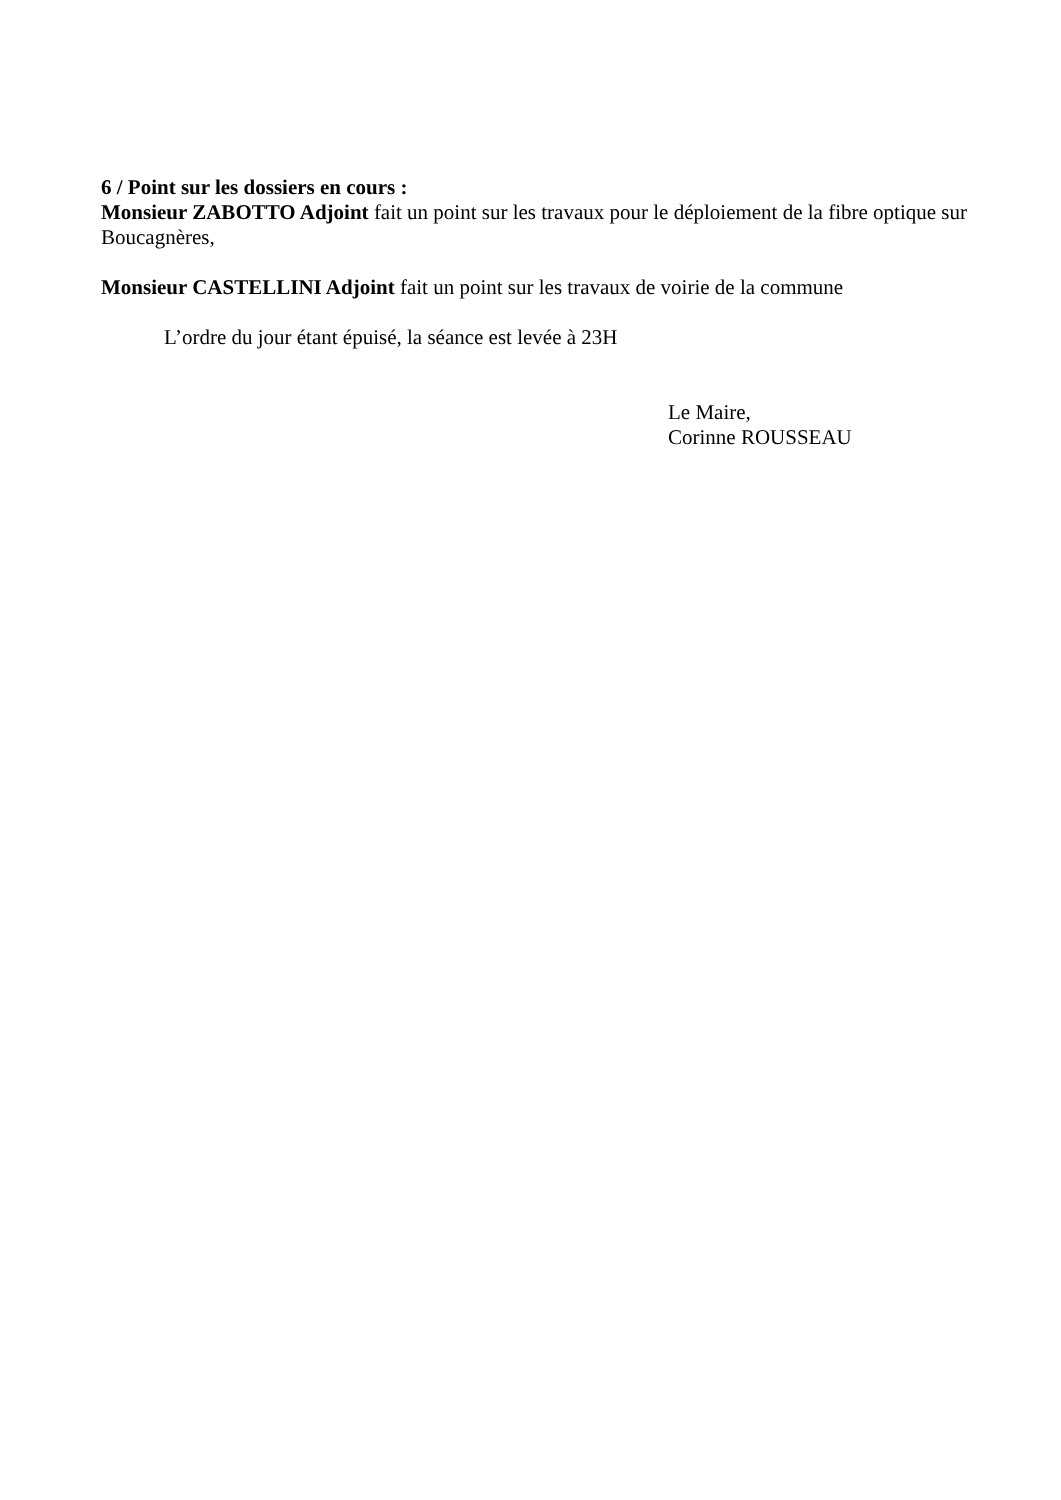6 / Point sur les dossiers en cours :
Monsieur ZABOTTO Adjoint fait un point sur les travaux pour le déploiement de la fibre optique sur Boucagnères,
Monsieur CASTELLINI Adjoint fait un point sur les travaux de voirie de la commune
L’ordre du jour étant épuisé, la séance est levée à 23H
Le Maire,
Corinne ROUSSEAU